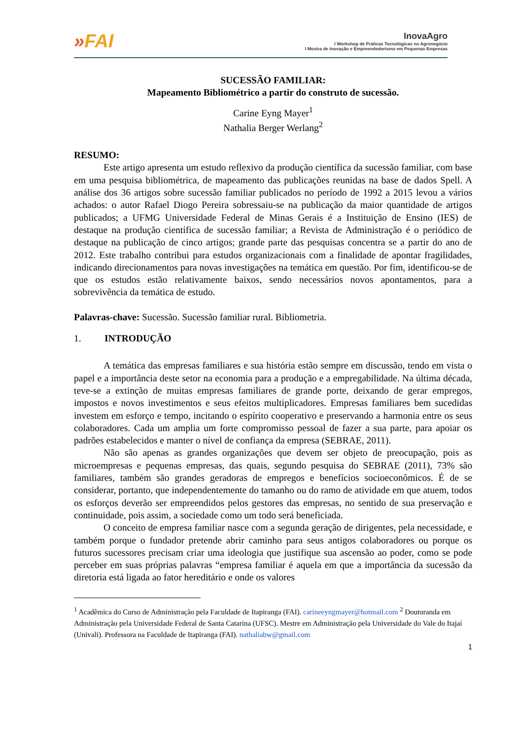»FAI
InovaAgro
I Workshop de Práticas Tecnológicas no Agronegócio
I Mostra de Inovação e Empreendedorismo em Pequenas Empresas
SUCESSÃO FAMILIAR:
Mapeamento Bibliométrico a partir do construto de sucessão.
Carine Eyng Mayer<sup>1</sup>
Nathalia Berger Werlang<sup>2</sup>
RESUMO:
Este artigo apresenta um estudo reflexivo da produção científica da sucessão familiar, com base em uma pesquisa bibliométrica, de mapeamento das publicações reunidas na base de dados Spell. A análise dos 36 artigos sobre sucessão familiar publicados no período de 1992 a 2015 levou a vários achados: o autor Rafael Diogo Pereira sobressaiu-se na publicação da maior quantidade de artigos publicados; a UFMG Universidade Federal de Minas Gerais é a Instituição de Ensino (IES) de destaque na produção científica de sucessão familiar; a Revista de Administração é o periódico de destaque na publicação de cinco artigos; grande parte das pesquisas concentra se a partir do ano de 2012. Este trabalho contribui para estudos organizacionais com a finalidade de apontar fragilidades, indicando direcionamentos para novas investigações na temática em questão. Por fim, identificou-se de que os estudos estão relativamente baixos, sendo necessários novos apontamentos, para a sobrevivência da temática de estudo.
Palavras-chave: Sucessão. Sucessão familiar rural. Bibliometria.
1. INTRODUÇÃO
A temática das empresas familiares e sua história estão sempre em discussão, tendo em vista o papel e a importância deste setor na economia para a produção e a empregabilidade. Na última década, teve-se a extinção de muitas empresas familiares de grande porte, deixando de gerar empregos, impostos e novos investimentos e seus efeitos multiplicadores. Empresas familiares bem sucedidas investem em esforço e tempo, incitando o espírito cooperativo e preservando a harmonia entre os seus colaboradores. Cada um amplia um forte compromisso pessoal de fazer a sua parte, para apoiar os padrões estabelecidos e manter o nível de confiança da empresa (SEBRAE, 2011).
Não são apenas as grandes organizações que devem ser objeto de preocupação, pois as microempresas e pequenas empresas, das quais, segundo pesquisa do SEBRAE (2011), 73% são familiares, também são grandes geradoras de empregos e benefícios socioeconômicos. É de se considerar, portanto, que independentemente do tamanho ou do ramo de atividade em que atuem, todos os esforços deverão ser empreendidos pelos gestores das empresas, no sentido de sua preservação e continuidade, pois assim, a sociedade como um todo será beneficiada.
O conceito de empresa familiar nasce com a segunda geração de dirigentes, pela necessidade, e também porque o fundador pretende abrir caminho para seus antigos colaboradores ou porque os futuros sucessores precisam criar uma ideologia que justifique sua ascensão ao poder, como se pode perceber em suas próprias palavras “empresa familiar é aquela em que a importância da sucessão da diretoria está ligada ao fator hereditário e onde os valores
<sup>1</sup> Acadêmica do Curso de Administração pela Faculdade de Itapiranga (FAI). carineeyngmayer@hotmail.com <sup>2</sup> Doutoranda em Administração pela Universidade Federal de Santa Catarina (UFSC). Mestre em Administração pela Universidade do Vale do Itajaí (Univali). Professora na Faculdade de Itapiranga (FAI). nathaliabw@gmail.com
1